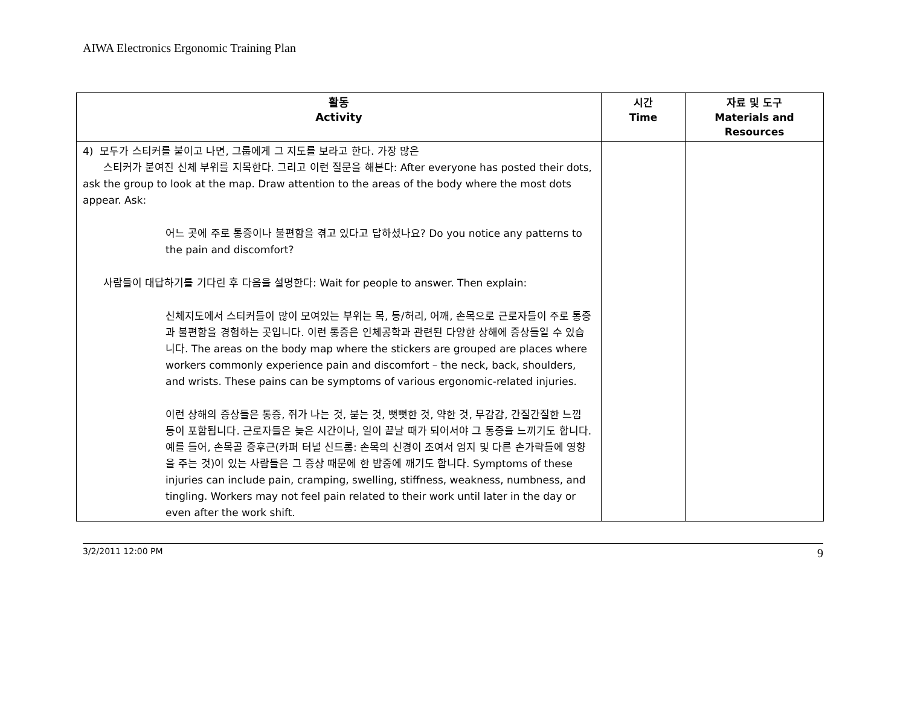AIWA Electronics Ergonomic Training Plan
| 활동 Activity | 시간 Time | 자료 및 도구 Materials and Resources |
| --- | --- | --- |
| 4) 모두가 스티커를 붙이고 나면, 그룹에게 그 지도를 보라고 한다. 가장 많은 스티커가 붙여진 신체 부위를 지목한다. 그리고 이런 질문을 해본다: After everyone has posted their dots, ask the group to look at the map. Draw attention to the areas of the body where the most dots appear. Ask: 어느 곳에 주로 통증이나 불편함을 겪고 있다고 답하셨나요? Do you notice any patterns to the pain and discomfort? 사람들이 대답하기를 기다린 후 다음을 설명한다: Wait for people to answer. Then explain: 신체지도에서 스티커들이 많이 모여있는 부위는 목, 등/허리, 어깨, 손목으로 근로자들이 주로 통증과 불편함을 경험하는 곳입니다. 이런 통증은 인체공학과 관련된 다양한 상해에 증상들일 수 있습니다. The areas on the body map where the stickers are grouped are places where workers commonly experience pain and discomfort – the neck, back, shoulders, and wrists. These pains can be symptoms of various ergonomic-related injuries. 이런 상해의 증상들은 통증, 쥐가 나는 것, 붇는 것, 뻣뻣한 것, 약한 것, 무감감, 간질간질한 느낌 등이 포함됩니다. 근로자들은 늦은 시간이나, 일이 끝날 때가 되어서야 그 통증을 느끼기도 합니다. 예를 들어, 손목골 증후근(카퍼 터널 신드롬: 손목의 신경이 조여서 엄지 및 다른 손가락들에 영향을 주는 것)이 있는 사람들은 그 증상 때문에 한 밤중에 깨기도 합니다. Symptoms of these injuries can include pain, cramping, swelling, stiffness, weakness, numbness, and tingling. Workers may not feel pain related to their work until later in the day or even after the work shift. | | |
3/2/2011 12:00 PM 9